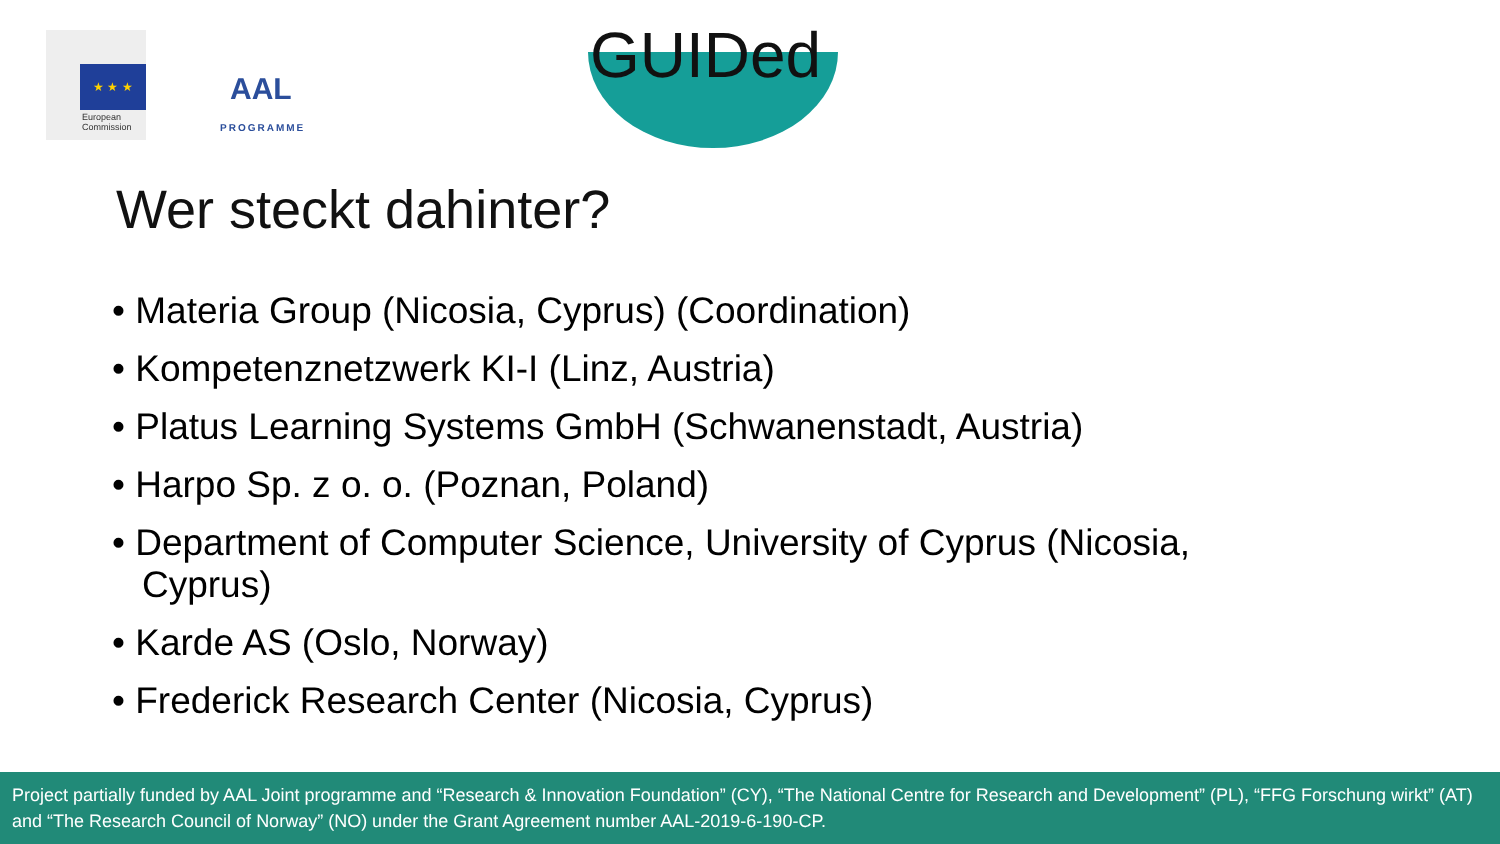★ ★ ★
European
Commission
AAL
PROGRAMME
GUIDed
Wer steckt dahinter?
• Materia Group (Nicosia, Cyprus) (Coordination)
• Kompetenznetzwerk KI-I (Linz, Austria)
• Platus Learning Systems GmbH (Schwanenstadt, Austria)
• Harpo Sp. z o. o. (Poznan, Poland)
• Department of Computer Science, University of Cyprus (Nicosia, Cyprus)
• Karde AS (Oslo, Norway)
• Frederick Research Center (Nicosia, Cyprus)
Project partially funded by AAL Joint programme and “Research & Innovation Foundation” (CY), “The National Centre for Research and Development” (PL), “FFG Forschung wirkt” (AT) and “The Research Council of Norway” (NO) under the Grant Agreement number AAL-2019-6-190-CP.